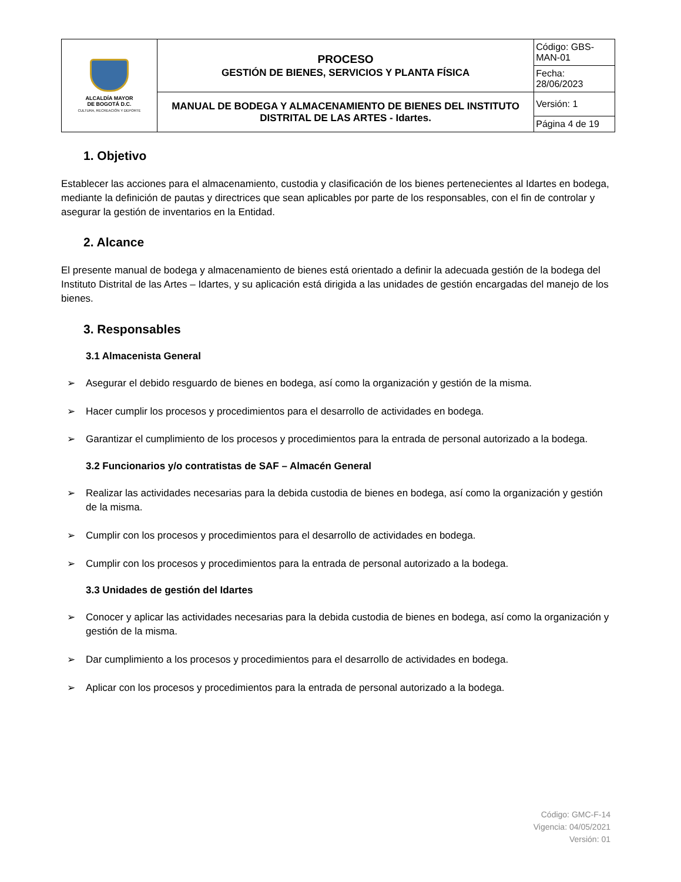| ALCALDÍA MAYOR DE BOGOTÁ D.C. CULTURA, RECREACIÓN Y DEPORTE | PROCESO GESTIÓN DE BIENES, SERVICIOS Y PLANTA FÍSICA | Código: GBS-MAN-01 |
| | | Fecha: 28/06/2023 |
| | MANUAL DE BODEGA Y ALMACENAMIENTO DE BIENES DEL INSTITUTO DISTRITAL DE LAS ARTES - Idartes. | Versión: 1 |
| | | Página 4 de 19 |
1. Objetivo
Establecer las acciones para el almacenamiento, custodia y clasificación de los bienes pertenecientes al Idartes en bodega, mediante la definición de pautas y directrices que sean aplicables por parte de los responsables, con el fin de controlar y asegurar la gestión de inventarios en la Entidad.
2. Alcance
El presente manual de bodega y almacenamiento de bienes está orientado a definir la adecuada gestión de la bodega del Instituto Distrital de las Artes – Idartes, y su aplicación está dirigida a las unidades de gestión encargadas del manejo de los bienes.
3. Responsables
3.1 Almacenista General
➢ Asegurar el debido resguardo de bienes en bodega, así como la organización y gestión de la misma.
➢ Hacer cumplir los procesos y procedimientos para el desarrollo de actividades en bodega.
➢ Garantizar el cumplimiento de los procesos y procedimientos para la entrada de personal autorizado a la bodega.
3.2 Funcionarios y/o contratistas de SAF – Almacén General
➢ Realizar las actividades necesarias para la debida custodia de bienes en bodega, así como la organización y gestión de la misma.
➢ Cumplir con los procesos y procedimientos para el desarrollo de actividades en bodega.
➢ Cumplir con los procesos y procedimientos para la entrada de personal autorizado a la bodega.
3.3 Unidades de gestión del Idartes
➢ Conocer y aplicar las actividades necesarias para la debida custodia de bienes en bodega, así como la organización y gestión de la misma.
➢ Dar cumplimiento a los procesos y procedimientos para el desarrollo de actividades en bodega.
➢ Aplicar con los procesos y procedimientos para la entrada de personal autorizado a la bodega.
Código: GMC-F-14
Vigencia: 04/05/2021
Versión: 01